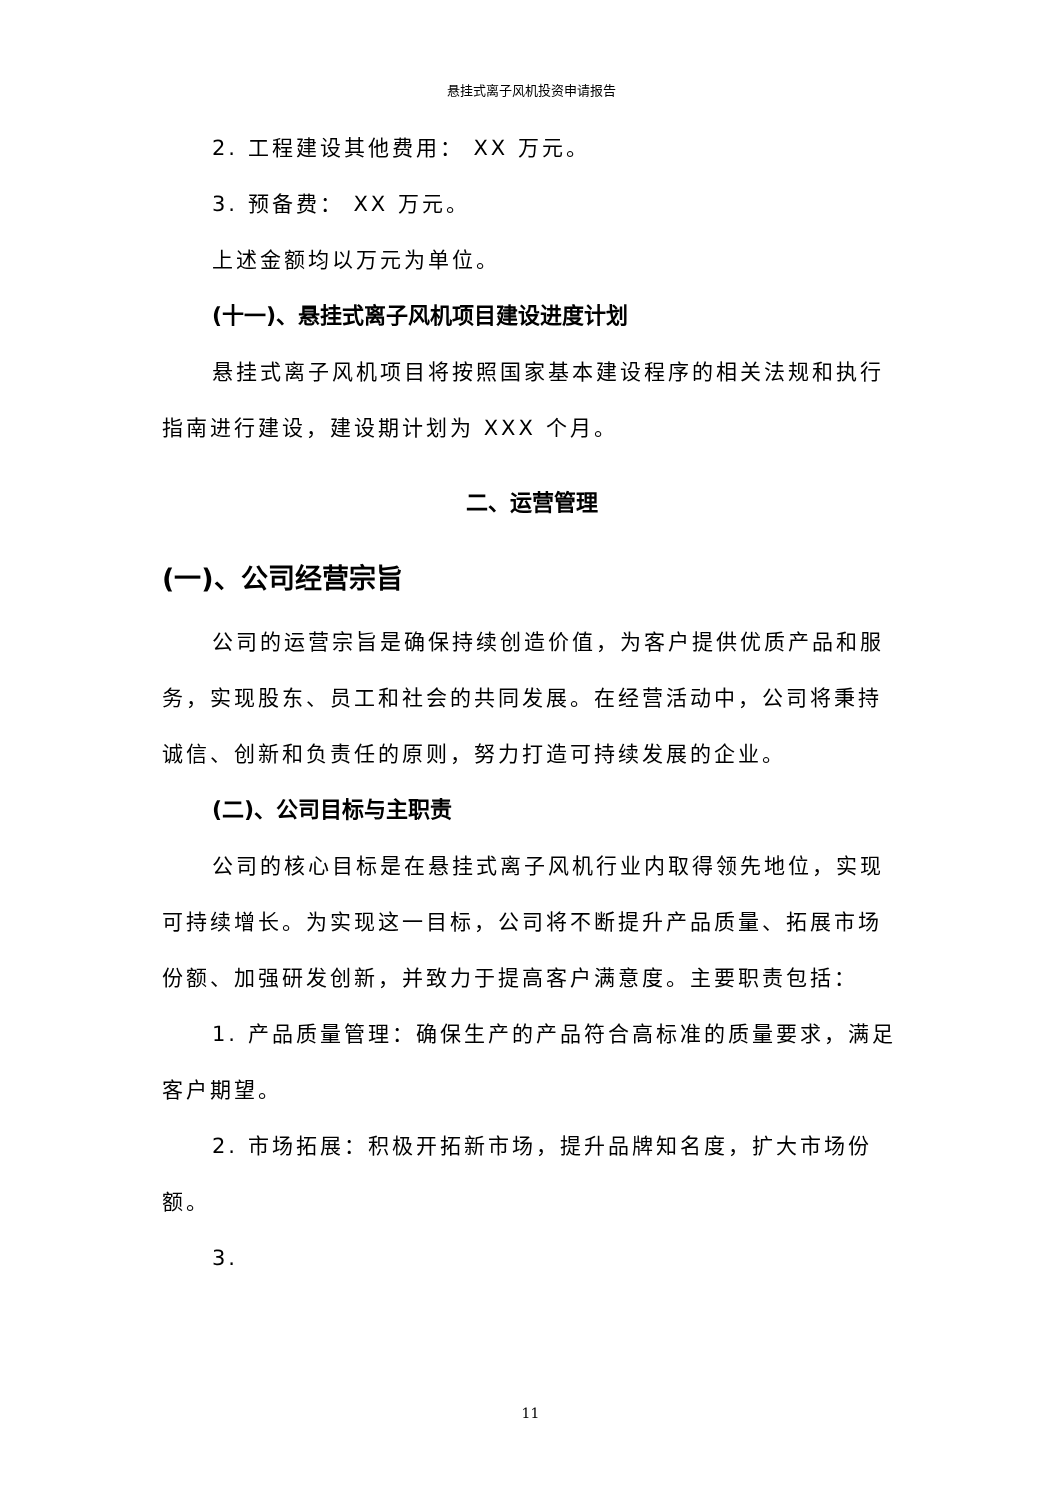悬挂式离子风机投资申请报告
2. 工程建设其他费用： XX 万元。
3. 预备费： XX 万元。
上述金额均以万元为单位。
(十一)、悬挂式离子风机项目建设进度计划
悬挂式离子风机项目将按照国家基本建设程序的相关法规和执行指南进行建设，建设期计划为 XXX 个月。
二、运营管理
(一)、公司经营宗旨
公司的运营宗旨是确保持续创造价值，为客户提供优质产品和服务，实现股东、员工和社会的共同发展。在经营活动中，公司将秉持诚信、创新和负责任的原则，努力打造可持续发展的企业。
(二)、公司目标与主职责
公司的核心目标是在悬挂式离子风机行业内取得领先地位，实现可持续增长。为实现这一目标，公司将不断提升产品质量、拓展市场份额、加强研发创新，并致力于提高客户满意度。主要职责包括：
1. 产品质量管理：确保生产的产品符合高标准的质量要求，满足客户期望。
2. 市场拓展：积极开拓新市场，提升品牌知名度，扩大市场份额。
3.
11